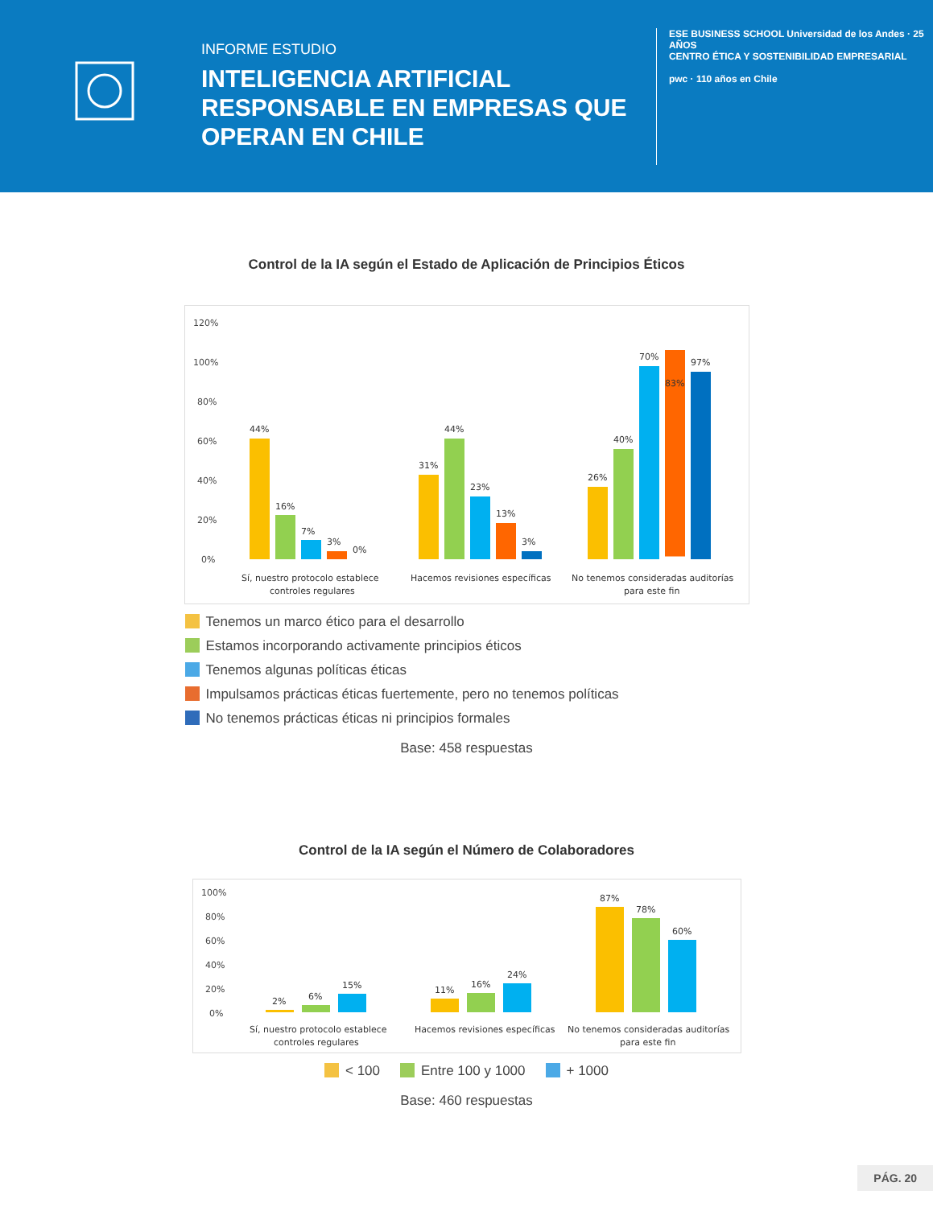INFORME ESTUDIO
INTELIGENCIA ARTIFICIAL RESPONSABLE EN EMPRESAS QUE OPERAN EN CHILE
ESE BUSINESS SCHOOL Universidad de los Andes · 25 AÑOS
CENTRO ÉTICA Y SOSTENIBILIDAD EMPRESARIAL
pwc · 110 años en Chile
Control de la IA según el Estado de Aplicación de Principios Éticos
120%
100%
80%
60%
40%
20%
0%
44%
16%
7%
3%
0%
31%
44%
23%
13%
3%
26%
40%
70%
83%
97%
Sí, nuestro protocolo establece
controles regulares
Hacemos revisiones específicas
No tenemos consideradas auditorías
para este fin
Tenemos un marco ético para el desarrollo Estamos incorporando activamente principios éticos Tenemos algunas políticas éticas Impulsamos prácticas éticas fuertemente, pero no tenemos políticas No tenemos prácticas éticas ni principios formales
Base: 458 respuestas
Control de la IA según el Número de Colaboradores
100%
80%
60%
40%
20%
0%
2%
6%
15%
11%
16%
24%
87%
78%
60%
Sí, nuestro protocolo establece
controles regulares
Hacemos revisiones específicas
No tenemos consideradas auditorías
para este fin
< 100 Entre 100 y 1000 + 1000
Base: 460 respuestas
PÁG. 20